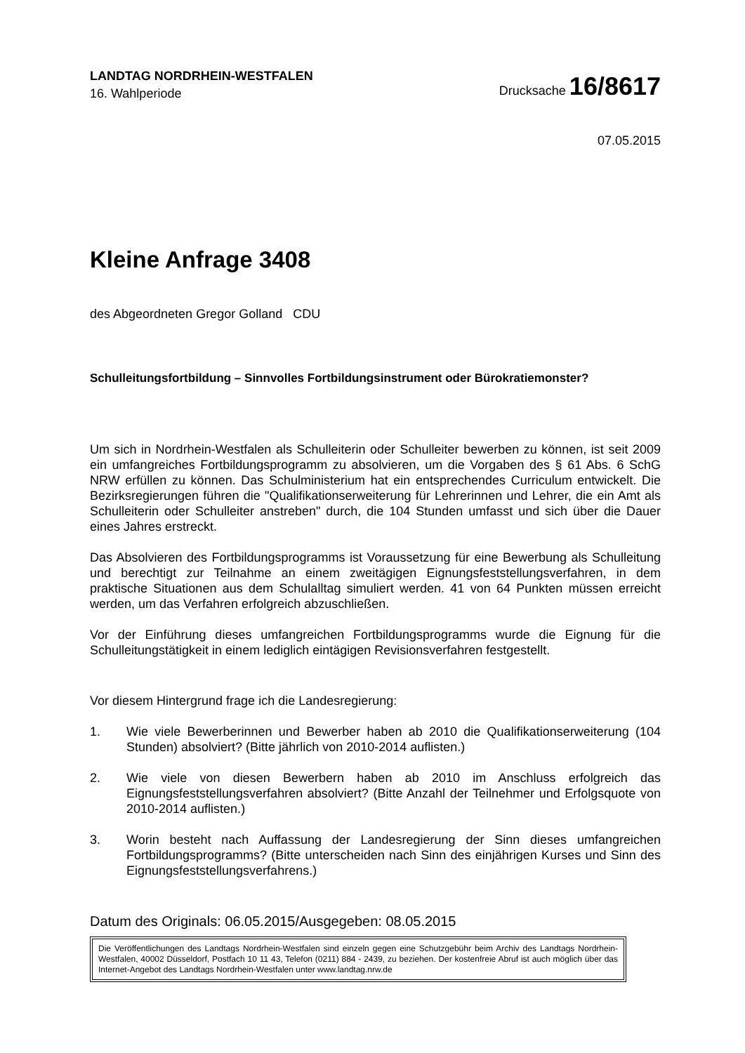LANDTAG NORDRHEIN-WESTFALEN
16. Wahlperiode
Drucksache 16/8617
07.05.2015
Kleine Anfrage 3408
des Abgeordneten Gregor Golland CDU
Schulleitungsfortbildung – Sinnvolles Fortbildungsinstrument oder Bürokratiemonster?
Um sich in Nordrhein-Westfalen als Schulleiterin oder Schulleiter bewerben zu können, ist seit 2009 ein umfangreiches Fortbildungsprogramm zu absolvieren, um die Vorgaben des § 61 Abs. 6 SchG NRW erfüllen zu können. Das Schulministerium hat ein entsprechendes Curriculum entwickelt. Die Bezirksregierungen führen die "Qualifikationserweiterung für Lehrerinnen und Lehrer, die ein Amt als Schulleiterin oder Schulleiter anstreben" durch, die 104 Stunden umfasst und sich über die Dauer eines Jahres erstreckt.
Das Absolvieren des Fortbildungsprogramms ist Voraussetzung für eine Bewerbung als Schulleitung und berechtigt zur Teilnahme an einem zweitägigen Eignungsfeststellungsverfahren, in dem praktische Situationen aus dem Schulalltag simuliert werden. 41 von 64 Punkten müssen erreicht werden, um das Verfahren erfolgreich abzuschließen.
Vor der Einführung dieses umfangreichen Fortbildungsprogramms wurde die Eignung für die Schulleitungstätigkeit in einem lediglich eintägigen Revisionsverfahren festgestellt.
Vor diesem Hintergrund frage ich die Landesregierung:
1. Wie viele Bewerberinnen und Bewerber haben ab 2010 die Qualifikationserweiterung (104 Stunden) absolviert? (Bitte jährlich von 2010-2014 auflisten.)
2. Wie viele von diesen Bewerbern haben ab 2010 im Anschluss erfolgreich das Eignungsfeststellungsverfahren absolviert? (Bitte Anzahl der Teilnehmer und Erfolgsquote von 2010-2014 auflisten.)
3. Worin besteht nach Auffassung der Landesregierung der Sinn dieses umfangreichen Fortbildungsprogramms? (Bitte unterscheiden nach Sinn des einjährigen Kurses und Sinn des Eignungsfeststellungsverfahrens.)
Datum des Originals: 06.05.2015/Ausgegeben: 08.05.2015
Die Veröffentlichungen des Landtags Nordrhein-Westfalen sind einzeln gegen eine Schutzgebühr beim Archiv des Landtags Nordrhein-Westfalen, 40002 Düsseldorf, Postfach 10 11 43, Telefon (0211) 884 - 2439, zu beziehen. Der kostenfreie Abruf ist auch möglich über das Internet-Angebot des Landtags Nordrhein-Westfalen unter www.landtag.nrw.de